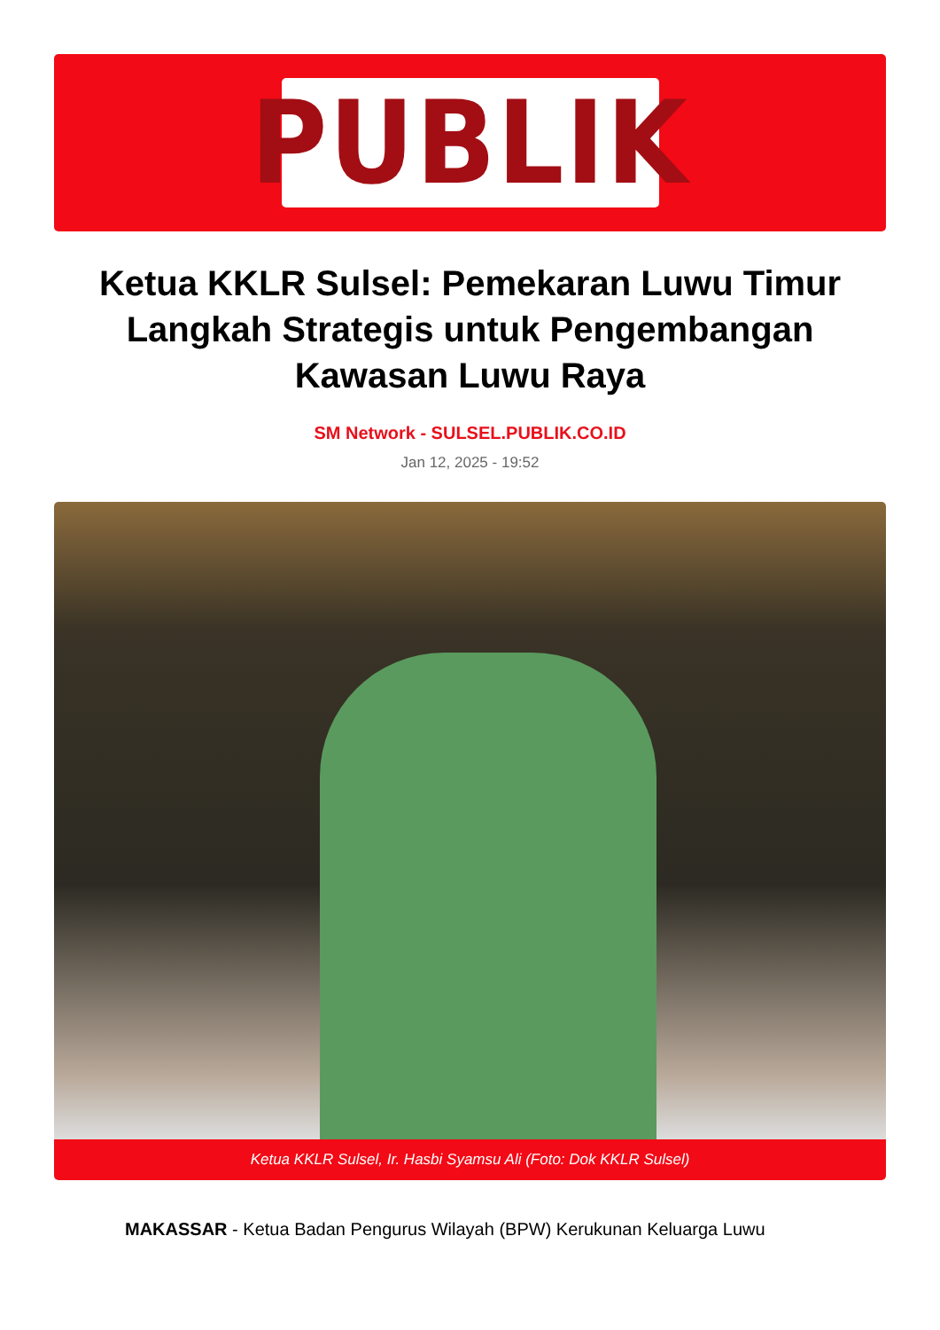PUBLIK
Ketua KKLR Sulsel: Pemekaran Luwu Timur Langkah Strategis untuk Pengembangan Kawasan Luwu Raya
SM Network - SULSEL.PUBLIK.CO.ID
Jan 12, 2025 - 19:52
Ketua KKLR Sulsel, Ir. Hasbi Syamsu Ali (Foto: Dok KKLR Sulsel)
MAKASSAR - Ketua Badan Pengurus Wilayah (BPW) Kerukunan Keluarga Luwu